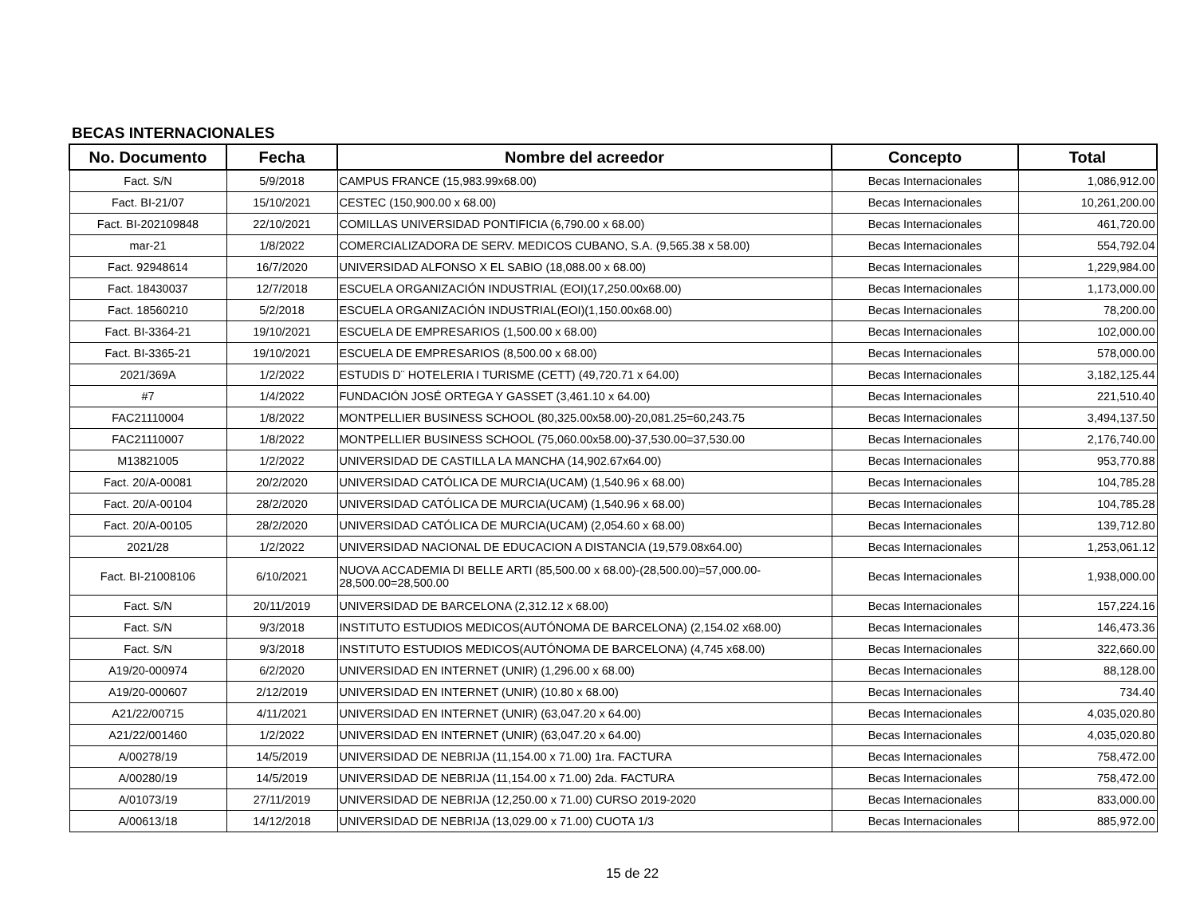BECAS INTERNACIONALES
| No. Documento | Fecha | Nombre del acreedor | Concepto | Total |
| --- | --- | --- | --- | --- |
| Fact. S/N | 5/9/2018 | CAMPUS FRANCE (15,983.99x68.00) | Becas Internacionales | 1,086,912.00 |
| Fact. BI-21/07 | 15/10/2021 | CESTEC (150,900.00 x 68.00) | Becas Internacionales | 10,261,200.00 |
| Fact. BI-202109848 | 22/10/2021 | COMILLAS UNIVERSIDAD PONTIFICIA (6,790.00 x 68.00) | Becas Internacionales | 461,720.00 |
| mar-21 | 1/8/2022 | COMERCIALIZADORA DE SERV. MEDICOS CUBANO, S.A. (9,565.38 x 58.00) | Becas Internacionales | 554,792.04 |
| Fact. 92948614 | 16/7/2020 | UNIVERSIDAD ALFONSO X EL SABIO (18,088.00 x 68.00) | Becas Internacionales | 1,229,984.00 |
| Fact. 18430037 | 12/7/2018 | ESCUELA ORGANIZACIÓN INDUSTRIAL (EOI)(17,250.00x68.00) | Becas Internacionales | 1,173,000.00 |
| Fact. 18560210 | 5/2/2018 | ESCUELA ORGANIZACIÓN INDUSTRIAL(EOI)(1,150.00x68.00) | Becas Internacionales | 78,200.00 |
| Fact. BI-3364-21 | 19/10/2021 | ESCUELA DE EMPRESARIOS (1,500.00 x 68.00) | Becas Internacionales | 102,000.00 |
| Fact. BI-3365-21 | 19/10/2021 | ESCUELA DE EMPRESARIOS (8,500.00 x 68.00) | Becas Internacionales | 578,000.00 |
| 2021/369A | 1/2/2022 | ESTUDIS D¨ HOTELERIA I TURISME (CETT) (49,720.71 x 64.00) | Becas Internacionales | 3,182,125.44 |
| #7 | 1/4/2022 | FUNDACIÓN JOSÉ ORTEGA Y GASSET (3,461.10 x 64.00) | Becas Internacionales | 221,510.40 |
| FAC21110004 | 1/8/2022 | MONTPELLIER BUSINESS SCHOOL (80,325.00x58.00)-20,081.25=60,243.75 | Becas Internacionales | 3,494,137.50 |
| FAC21110007 | 1/8/2022 | MONTPELLIER BUSINESS SCHOOL (75,060.00x58.00)-37,530.00=37,530.00 | Becas Internacionales | 2,176,740.00 |
| M13821005 | 1/2/2022 | UNIVERSIDAD DE CASTILLA LA MANCHA (14,902.67x64.00) | Becas Internacionales | 953,770.88 |
| Fact. 20/A-00081 | 20/2/2020 | UNIVERSIDAD CATÓLICA DE MURCIA(UCAM) (1,540.96 x 68.00) | Becas Internacionales | 104,785.28 |
| Fact. 20/A-00104 | 28/2/2020 | UNIVERSIDAD CATÓLICA DE MURCIA(UCAM) (1,540.96 x 68.00) | Becas Internacionales | 104,785.28 |
| Fact. 20/A-00105 | 28/2/2020 | UNIVERSIDAD CATÓLICA DE MURCIA(UCAM) (2,054.60 x 68.00) | Becas Internacionales | 139,712.80 |
| 2021/28 | 1/2/2022 | UNIVERSIDAD NACIONAL DE EDUCACION A DISTANCIA (19,579.08x64.00) | Becas Internacionales | 1,253,061.12 |
| Fact. BI-21008106 | 6/10/2021 | NUOVA ACCADEMIA DI BELLE ARTI (85,500.00 x 68.00)-(28,500.00)=57,000.00- 28,500.00=28,500.00 | Becas Internacionales | 1,938,000.00 |
| Fact. S/N | 20/11/2019 | UNIVERSIDAD DE BARCELONA (2,312.12 x 68.00) | Becas Internacionales | 157,224.16 |
| Fact. S/N | 9/3/2018 | INSTITUTO ESTUDIOS MEDICOS(AUTÓNOMA DE BARCELONA) (2,154.02 x68.00) | Becas Internacionales | 146,473.36 |
| Fact. S/N | 9/3/2018 | INSTITUTO ESTUDIOS MEDICOS(AUTÓNOMA DE BARCELONA) (4,745 x68.00) | Becas Internacionales | 322,660.00 |
| A19/20-000974 | 6/2/2020 | UNIVERSIDAD EN INTERNET (UNIR) (1,296.00 x 68.00) | Becas Internacionales | 88,128.00 |
| A19/20-000607 | 2/12/2019 | UNIVERSIDAD EN INTERNET (UNIR) (10.80 x 68.00) | Becas Internacionales | 734.40 |
| A21/22/00715 | 4/11/2021 | UNIVERSIDAD EN INTERNET (UNIR) (63,047.20 x 64.00) | Becas Internacionales | 4,035,020.80 |
| A21/22/001460 | 1/2/2022 | UNIVERSIDAD EN INTERNET (UNIR) (63,047.20 x 64.00) | Becas Internacionales | 4,035,020.80 |
| A/00278/19 | 14/5/2019 | UNIVERSIDAD DE NEBRIJA (11,154.00 x 71.00) 1ra. FACTURA | Becas Internacionales | 758,472.00 |
| A/00280/19 | 14/5/2019 | UNIVERSIDAD DE NEBRIJA (11,154.00 x 71.00) 2da. FACTURA | Becas Internacionales | 758,472.00 |
| A/01073/19 | 27/11/2019 | UNIVERSIDAD DE NEBRIJA (12,250.00 x 71.00) CURSO 2019-2020 | Becas Internacionales | 833,000.00 |
| A/00613/18 | 14/12/2018 | UNIVERSIDAD DE NEBRIJA (13,029.00 x 71.00) CUOTA 1/3 | Becas Internacionales | 885,972.00 |
15 de 22